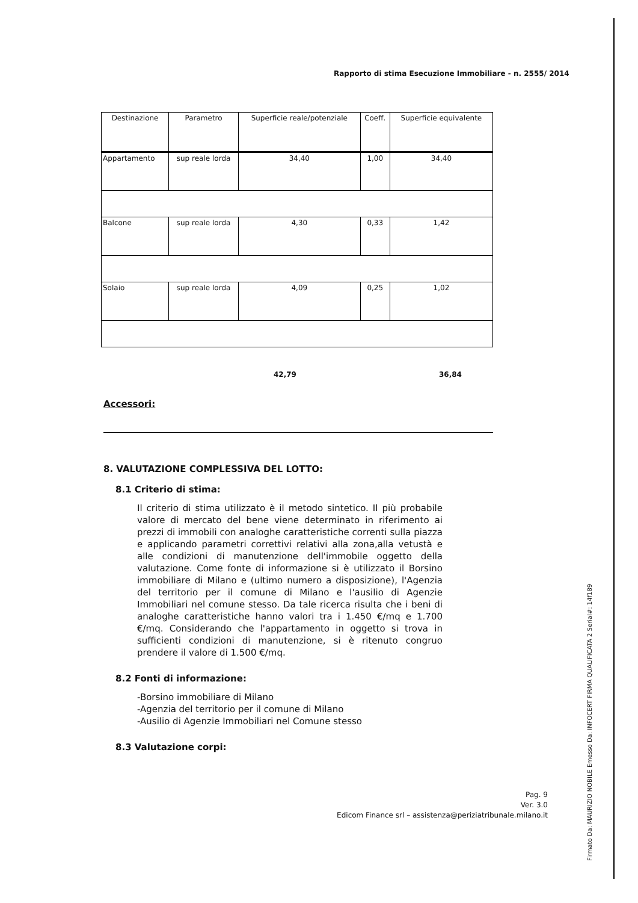Rapporto di stima Esecuzione Immobiliare - n. 2555/ 2014
| Destinazione | Parametro | Superficie reale/potenziale | Coeff. | Superficie equivalente |
| --- | --- | --- | --- | --- |
| Appartamento | sup reale lorda | 34,40 | 1,00 | 34,40 |
| Balcone | sup reale lorda | 4,30 | 0,33 | 1,42 |
| Solaio | sup reale lorda | 4,09 | 0,25 | 1,02 |
42,79 36,84
Accessori:
8. VALUTAZIONE COMPLESSIVA DEL LOTTO:
8.1 Criterio di stima:
Il criterio di stima utilizzato è il metodo sintetico. Il più probabile valore di mercato del bene viene determinato in riferimento ai prezzi di immobili con analoghe caratteristiche correnti sulla piazza e applicando parametri correttivi relativi alla zona,alla vetustà e alle condizioni di manutenzione dell'immobile oggetto della valutazione. Come fonte di informazione si è utilizzato il Borsino immobiliare di Milano e (ultimo numero a disposizione), l'Agenzia del territorio per il comune di Milano e l'ausilio di Agenzie Immobiliari nel comune stesso. Da tale ricerca risulta che i beni di analoghe caratteristiche hanno valori tra i 1.450 €/mq e 1.700 €/mq. Considerando che l'appartamento in oggetto si trova in sufficienti condizioni di manutenzione, si è ritenuto congruo prendere il valore di 1.500 €/mq.
8.2 Fonti di informazione:
-Borsino immobiliare di Milano
-Agenzia del territorio per il comune di Milano
-Ausilio di Agenzie Immobiliari nel Comune stesso
8.3 Valutazione corpi:
Pag. 9
Ver. 3.0
Edicom Finance srl – assistenza@periziatribunale.milano.it
Firmato Da: MAURIZIO NOBILE Emesso Da: INFOCERT FIRMA QUALIFICATA 2 Serial#: 14f189